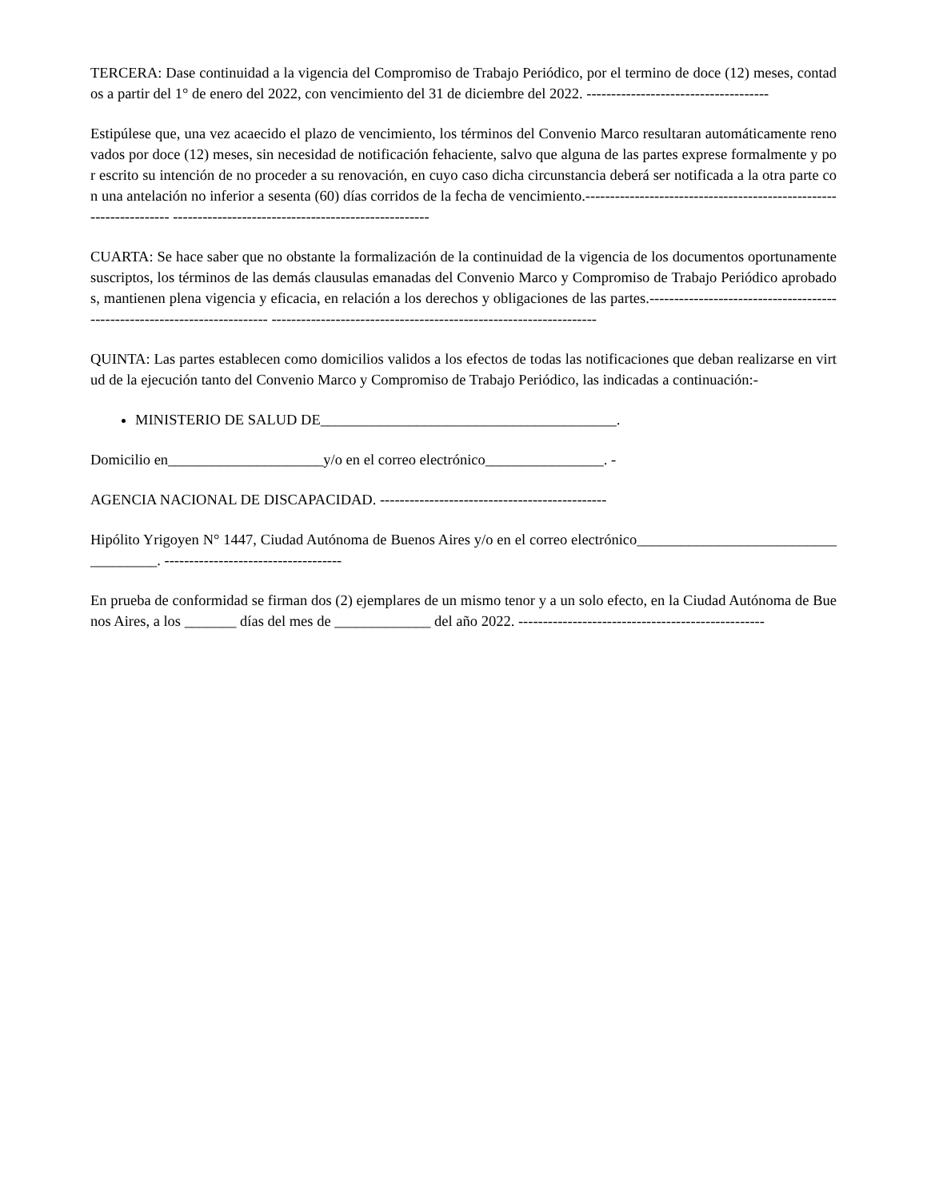TERCERA: Dase continuidad a la vigencia del Compromiso de Trabajo Periódico, por el termino de doce (12) meses, contados a partir del 1° de enero del 2022, con vencimiento del 31 de diciembre del 2022. -------------------------------------
Estipúlese que, una vez acaecido el plazo de vencimiento, los términos del Convenio Marco resultaran automáticamente renovados por doce (12) meses, sin necesidad de notificación fehaciente, salvo que alguna de las partes exprese formalmente y por escrito su intención de no proceder a su renovación, en cuyo caso dicha circunstancia deberá ser notificada a la otra parte con una antelación no inferior a sesenta (60) días corridos de la fecha de vencimiento.------------------------------------------------------------------- ----------------------------------------------------
CUARTA: Se hace saber que no obstante la formalización de la continuidad de la vigencia de los documentos oportunamente suscriptos, los términos de las demás clausulas emanadas del Convenio Marco y Compromiso de Trabajo Periódico aprobados, mantienen plena vigencia y eficacia, en relación a los derechos y obligaciones de las partes.-------------------------------------------------------------------------- ------------------------------------------------------------------
QUINTA: Las partes establecen como domicilios validos a los efectos de todas las notificaciones que deban realizarse en virtud de la ejecución tanto del Convenio Marco y Compromiso de Trabajo Periódico, las indicadas a continuación:-
MINISTERIO DE SALUD DE________________________________________.
Domicilio en_____________________y/o en el correo electrónico________________. -
AGENCIA NACIONAL DE DISCAPACIDAD. ----------------------------------------------
Hipólito Yrigoyen N° 1447, Ciudad Autónoma de Buenos Aires y/o en el correo electrónico____________________________________. ------------------------------------
En prueba de conformidad se firman dos (2) ejemplares de un mismo tenor y a un solo efecto, en la Ciudad Autónoma de Buenos Aires, a los _______ días del mes de _____________ del año 2022. --------------------------------------------------